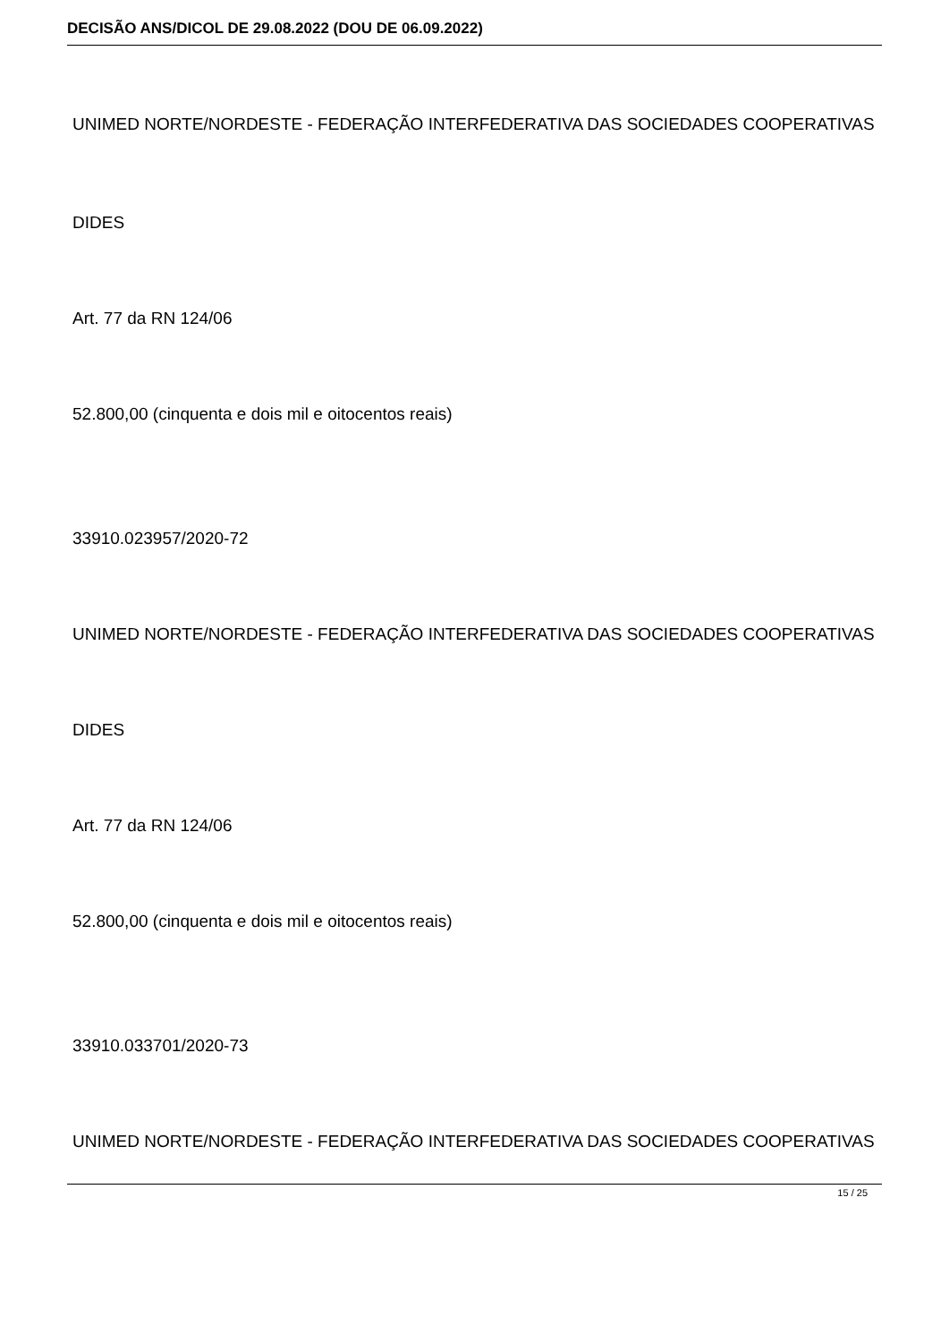DECISÃO ANS/DICOL DE 29.08.2022 (DOU DE 06.09.2022)
UNIMED NORTE/NORDESTE - FEDERAÇÃO INTERFEDERATIVA DAS SOCIEDADES COOPERATIVAS
DIDES
Art. 77 da RN 124/06
52.800,00 (cinquenta e dois mil e oitocentos reais)
33910.023957/2020-72
UNIMED NORTE/NORDESTE - FEDERAÇÃO INTERFEDERATIVA DAS SOCIEDADES COOPERATIVAS
DIDES
Art. 77 da RN 124/06
52.800,00 (cinquenta e dois mil e oitocentos reais)
33910.033701/2020-73
UNIMED NORTE/NORDESTE - FEDERAÇÃO INTERFEDERATIVA DAS SOCIEDADES COOPERATIVAS
15 / 25